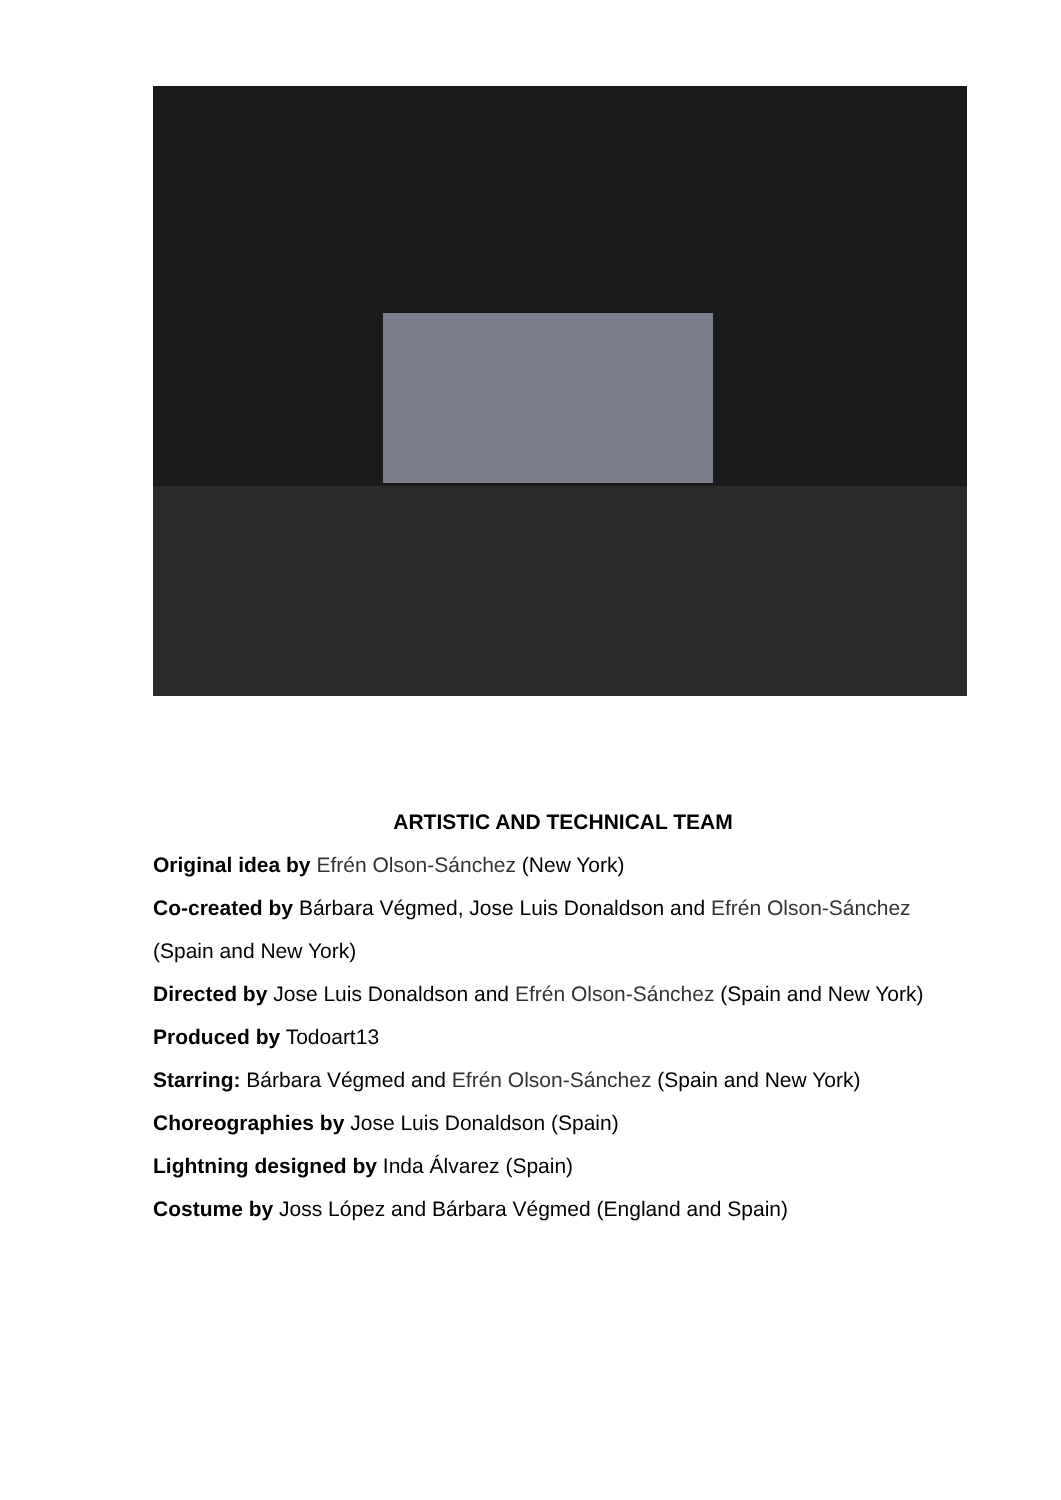ARTISTIC AND TECHNICAL TEAM
Original idea by Efrén Olson-Sánchez (New York)
Co-created by Bárbara Végmed, Jose Luis Donaldson and Efrén Olson-Sánchez (Spain and New York)
Directed by Jose Luis Donaldson and Efrén Olson-Sánchez (Spain and New York)
Produced by Todoart13
Starring: Bárbara Végmed and Efrén Olson-Sánchez (Spain and New York)
Choreographies by Jose Luis Donaldson (Spain)
Lightning designed by Inda Álvarez (Spain)
Costume by Joss López and Bárbara Végmed (England and Spain)